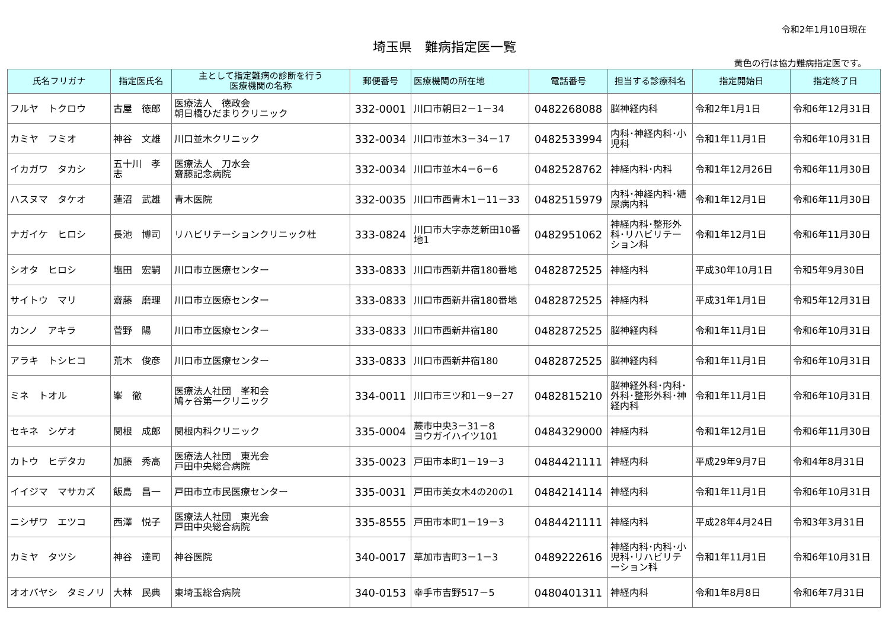令和2年1月10日現在
埼玉県　難病指定医一覧
黄色の行は協力難病指定医です。
| 氏名フリガナ | 指定医氏名 | 主として指定難病の診断を行う 医療機関の名称 | 郵便番号 | 医療機関の所在地 | 電話番号 | 担当する診療科名 | 指定開始日 | 指定終了日 |
| --- | --- | --- | --- | --- | --- | --- | --- | --- |
| フルヤ トクロウ | 古屋 徳郎 | 医療法人 徳政会 朝日橋ひだまりクリニック | 332-0001 | 川口市朝日2－1－34 | 0482268088 | 脳神経内科 | 令和2年1月1日 | 令和6年12月31日 |
| カミヤ フミオ | 神谷 文雄 | 川口並木クリニック | 332-0034 | 川口市並木3－34－17 | 0482533994 | 内科･神経内科･小児科 | 令和1年11月1日 | 令和6年10月31日 |
| イカガワ タカシ | 五十川 孝志 | 医療法人 刀水会 齋藤記念病院 | 332-0034 | 川口市並木4－6－6 | 0482528762 | 神経内科･内科 | 令和1年12月26日 | 令和6年11月30日 |
| ハスヌマ タケオ | 蓮沼 武雄 | 青木医院 | 332-0035 | 川口市西青木1－11－33 | 0482515979 | 内科･神経内科･糖尿病内科 | 令和1年12月1日 | 令和6年11月30日 |
| ナガイケ ヒロシ | 長池 博司 | リハビリテーションクリニック杜 | 333-0824 | 川口市大字赤芝新田10番地1 | 0482951062 | 神経内科･整形外科･リハビリテーション科 | 令和1年12月1日 | 令和6年11月30日 |
| シオタ ヒロシ | 塩田 宏嗣 | 川口市立医療センター | 333-0833 | 川口市西新井宿180番地 | 0482872525 | 神経内科 | 平成30年10月1日 | 令和5年9月30日 |
| サイトウ マリ | 齋藤 磨理 | 川口市立医療センター | 333-0833 | 川口市西新井宿180番地 | 0482872525 | 神経内科 | 平成31年1月1日 | 令和5年12月31日 |
| カンノ アキラ | 菅野 陽 | 川口市立医療センター | 333-0833 | 川口市西新井宿180 | 0482872525 | 脳神経内科 | 令和1年11月1日 | 令和6年10月31日 |
| アラキ トシヒコ | 荒木 俊彦 | 川口市立医療センター | 333-0833 | 川口市西新井宿180 | 0482872525 | 脳神経内科 | 令和1年11月1日 | 令和6年10月31日 |
| ミネ トオル | 峯 徹 | 医療法人社団 峯和会 鳩ヶ谷第一クリニック | 334-0011 | 川口市三ツ和1－9－27 | 0482815210 | 脳神経外科･内科･外科･整形外科･神経内科 | 令和1年11月1日 | 令和6年10月31日 |
| セキネ シゲオ | 関根 成郎 | 関根内科クリニック | 335-0004 | 蕨市中央3－31－8 ヨウガイハイツ101 | 0484329000 | 神経内科 | 令和1年12月1日 | 令和6年11月30日 |
| カトウ ヒデタカ | 加藤 秀高 | 医療法人社団 東光会 戸田中央総合病院 | 335-0023 | 戸田市本町1－19－3 | 0484421111 | 神経内科 | 平成29年9月7日 | 令和4年8月31日 |
| イイジマ マサカズ | 飯島 昌一 | 戸田市立市民医療センター | 335-0031 | 戸田市美女木4の20の1 | 0484214114 | 神経内科 | 令和1年11月1日 | 令和6年10月31日 |
| ニシザワ エツコ | 西澤 悦子 | 医療法人社団 東光会 戸田中央総合病院 | 335-8555 | 戸田市本町1－19－3 | 0484421111 | 神経内科 | 平成28年4月24日 | 令和3年3月31日 |
| カミヤ タツシ | 神谷 達司 | 神谷医院 | 340-0017 | 草加市吉町3－1－3 | 0489222616 | 神経内科･内科･小児科･リハビリテーション科 | 令和1年11月1日 | 令和6年10月31日 |
| オオバヤシ タミノリ | 大林 民典 | 東埼玉総合病院 | 340-0153 | 幸手市吉野517－5 | 0480401311 | 神経内科 | 令和1年8月8日 | 令和6年7月31日 |